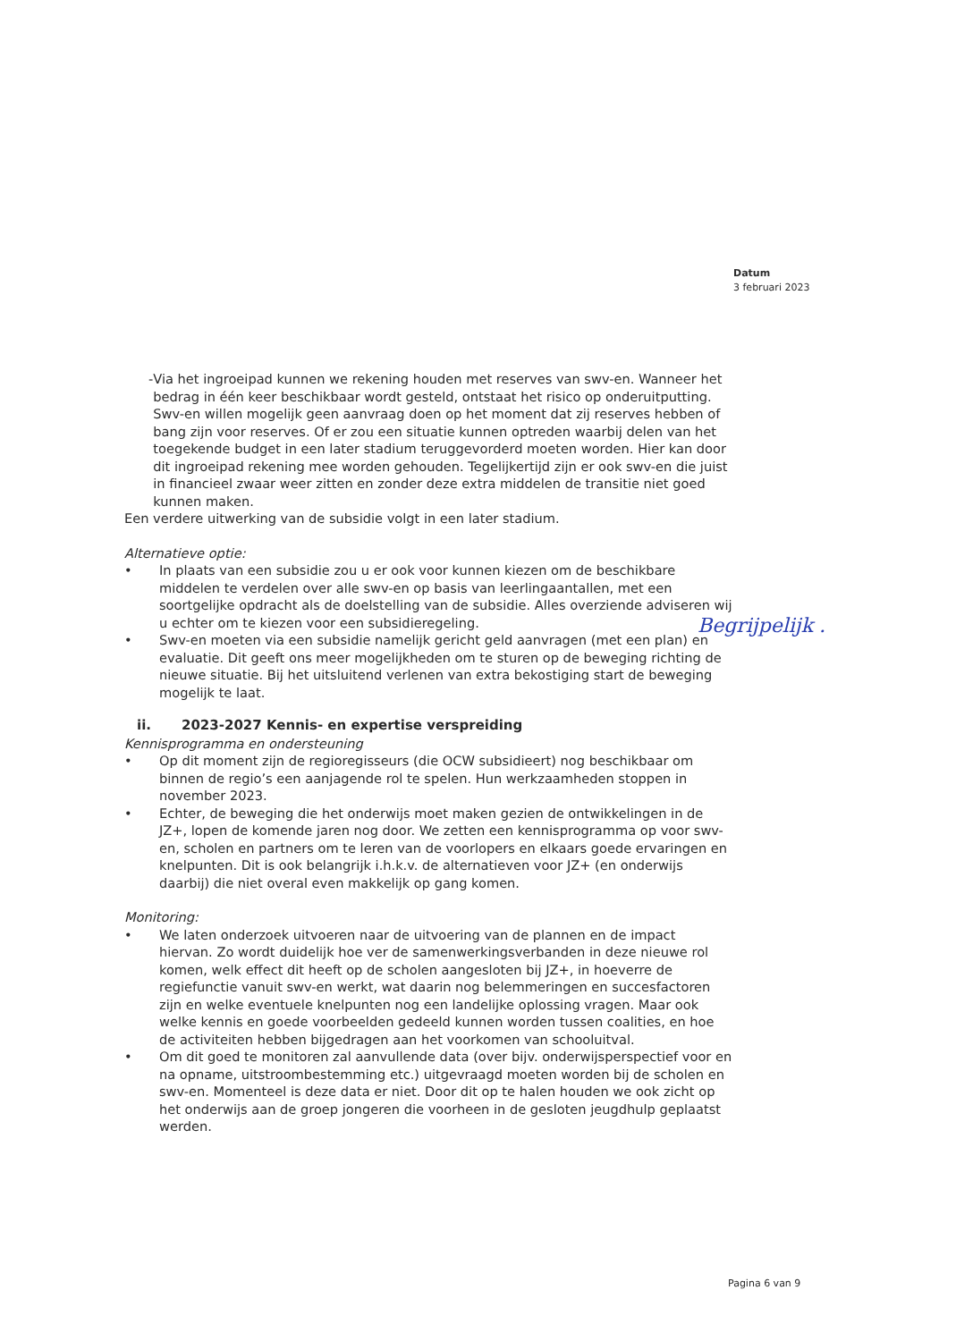Datum
3 februari 2023
- Via het ingroeipad kunnen we rekening houden met reserves van swv-en. Wanneer het bedrag in één keer beschikbaar wordt gesteld, ontstaat het risico op onderuitputting. Swv-en willen mogelijk geen aanvraag doen op het moment dat zij reserves hebben of bang zijn voor reserves. Of er zou een situatie kunnen optreden waarbij delen van het toegekende budget in een later stadium teruggevorderd moeten worden. Hier kan door dit ingroeipad rekening mee worden gehouden. Tegelijkertijd zijn er ook swv-en die juist in financieel zwaar weer zitten en zonder deze extra middelen de transitie niet goed kunnen maken.
Een verdere uitwerking van de subsidie volgt in een later stadium.
Alternatieve optie:
• In plaats van een subsidie zou u er ook voor kunnen kiezen om de beschikbare middelen te verdelen over alle swv-en op basis van leerlingaantallen, met een soortgelijke opdracht als de doelstelling van de subsidie. Alles overziende adviseren wij u echter om te kiezen voor een subsidieregeling.
• Swv-en moeten via een subsidie namelijk gericht geld aanvragen (met een plan) en evaluatie. Dit geeft ons meer mogelijkheden om te sturen op de beweging richting de nieuwe situatie. Bij het uitsluitend verlenen van extra bekostiging start de beweging mogelijk te laat.
ii. 2023-2027 Kennis- en expertise verspreiding
Kennisprogramma en ondersteuning
• Op dit moment zijn de regioregisseurs (die OCW subsidieert) nog beschikbaar om binnen de regio’s een aanjagende rol te spelen. Hun werkzaamheden stoppen in november 2023.
• Echter, de beweging die het onderwijs moet maken gezien de ontwikkelingen in de JZ+, lopen de komende jaren nog door. We zetten een kennisprogramma op voor swv-en, scholen en partners om te leren van de voorlopers en elkaars goede ervaringen en knelpunten. Dit is ook belangrijk i.h.k.v. de alternatieven voor JZ+ (en onderwijs daarbij) die niet overal even makkelijk op gang komen.
Monitoring:
• We laten onderzoek uitvoeren naar de uitvoering van de plannen en de impact hiervan. Zo wordt duidelijk hoe ver de samenwerkingsverbanden in deze nieuwe rol komen, welk effect dit heeft op de scholen aangesloten bij JZ+, in hoeverre de regiefunctie vanuit swv-en werkt, wat daarin nog belemmeringen en succesfactoren zijn en welke eventuele knelpunten nog een landelijke oplossing vragen. Maar ook welke kennis en goede voorbeelden gedeeld kunnen worden tussen coalities, en hoe de activiteiten hebben bijgedragen aan het voorkomen van schooluitval.
• Om dit goed te monitoren zal aanvullende data (over bijv. onderwijsperspectief voor en na opname, uitstroombestemming etc.) uitgevraagd moeten worden bij de scholen en swv-en. Momenteel is deze data er niet. Door dit op te halen houden we ook zicht op het onderwijs aan de groep jongeren die voorheen in de gesloten jeugdhulp geplaatst werden.
Begrijpelijk .
Pagina 6 van 9